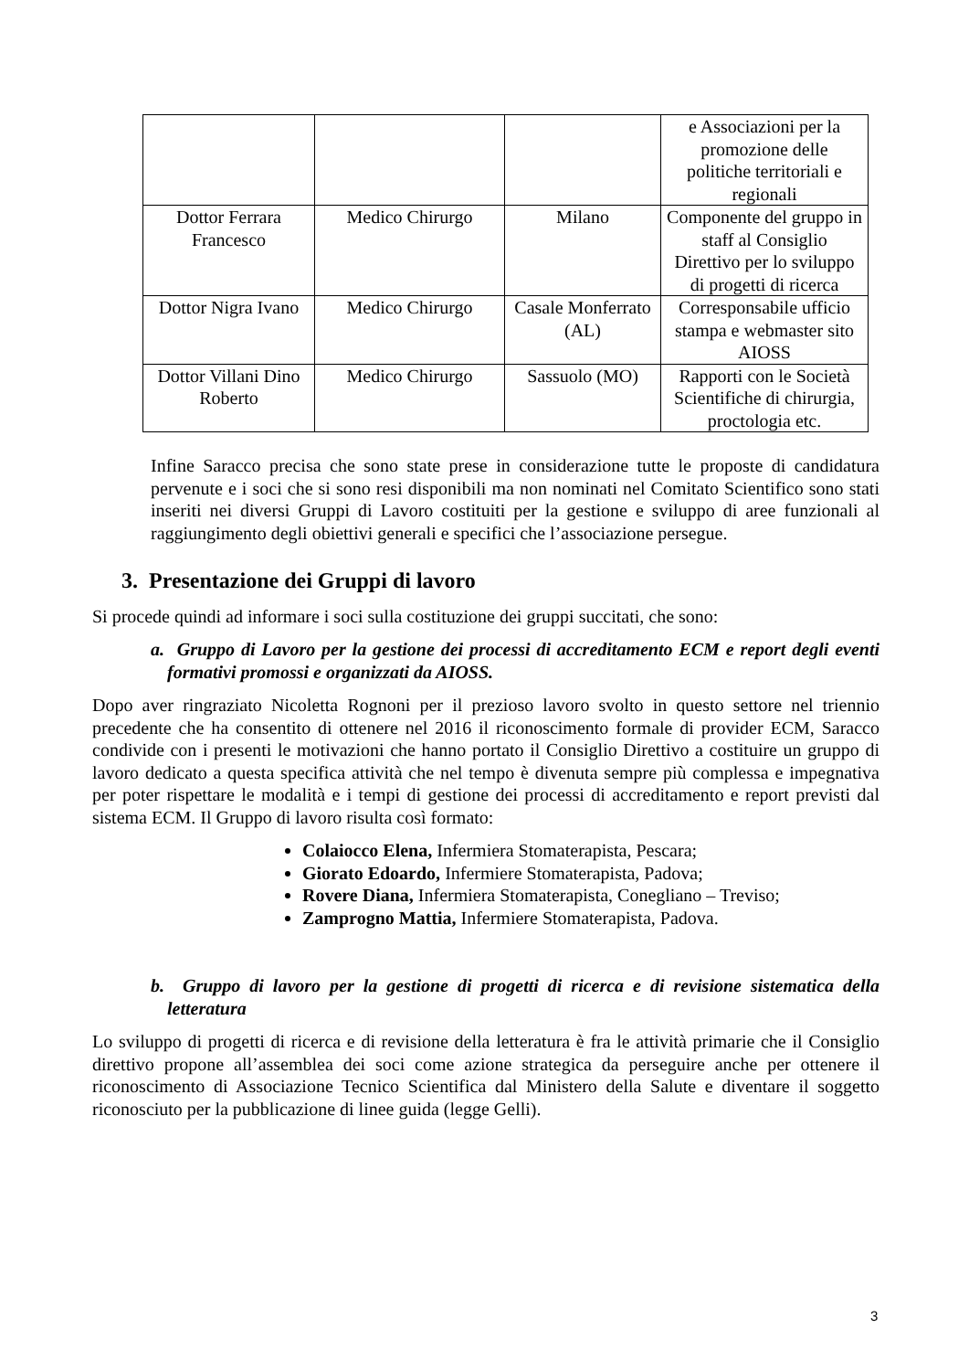| | | | e Associazioni per la promozione delle politiche territoriali e regionali |
| Dottor Ferrara Francesco | Medico Chirurgo | Milano | Componente del gruppo in staff al Consiglio Direttivo per lo sviluppo di progetti di ricerca |
| Dottor Nigra Ivano | Medico Chirurgo | Casale Monferrato (AL) | Corresponsabile ufficio stampa e webmaster sito AIOSS |
| Dottor Villani Dino Roberto | Medico Chirurgo | Sassuolo (MO) | Rapporti con le Società Scientifiche di chirurgia, proctologia etc. |
Infine Saracco precisa che sono state prese in considerazione tutte le proposte di candidatura pervenute e i soci che si sono resi disponibili ma non nominati nel Comitato Scientifico sono stati inseriti nei diversi Gruppi di Lavoro costituiti per la gestione e sviluppo di aree funzionali al raggiungimento degli obiettivi generali e specifici che l’associazione persegue.
3. Presentazione dei Gruppi di lavoro
Si procede quindi ad informare i soci sulla costituzione dei gruppi succitati, che sono:
a. Gruppo di Lavoro per la gestione dei processi di accreditamento ECM e report degli eventi formativi promossi e organizzati da AIOSS.
Dopo aver ringraziato Nicoletta Rognoni per il prezioso lavoro svolto in questo settore nel triennio precedente che ha consentito di ottenere nel 2016 il riconoscimento formale di provider ECM, Saracco condivide con i presenti le motivazioni che hanno portato il Consiglio Direttivo a costituire un gruppo di lavoro dedicato a questa specifica attività che nel tempo è divenuta sempre più complessa e impegnativa per poter rispettare le modalità e i tempi di gestione dei processi di accreditamento e report previsti dal sistema ECM. Il Gruppo di lavoro risulta così formato:
Colaiocco Elena, Infermiera Stomaterapista, Pescara;
Giorato Edoardo, Infermiere Stomaterapista, Padova;
Rovere Diana, Infermiera Stomaterapista, Conegliano – Treviso;
Zamprogno Mattia, Infermiere Stomaterapista, Padova.
b. Gruppo di lavoro per la gestione di progetti di ricerca e di revisione sistematica della letteratura
Lo sviluppo di progetti di ricerca e di revisione della letteratura è fra le attività primarie che il Consiglio direttivo propone all’assemblea dei soci come azione strategica da perseguire anche per ottenere il riconoscimento di Associazione Tecnico Scientifica dal Ministero della Salute e diventare il soggetto riconosciuto per la pubblicazione di linee guida (legge Gelli).
3